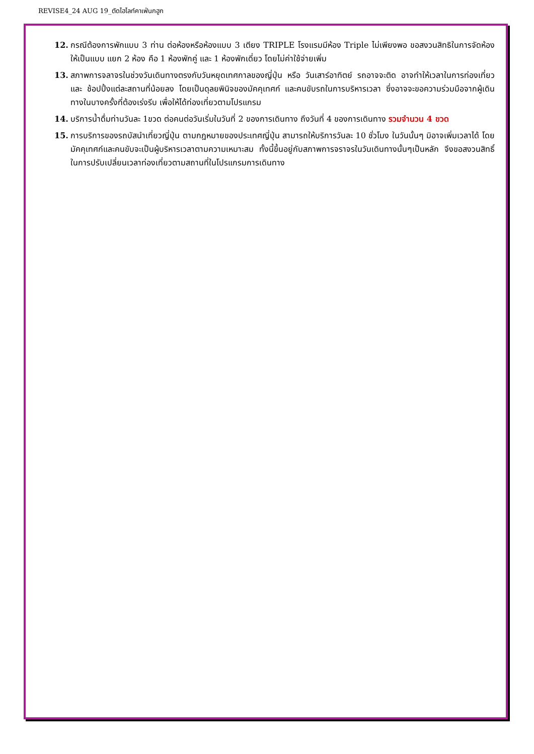REVISE4_24 AUG 19_ตัดไฮไลท์คาเฟ่นกฮูก
12. กรณีต้องการพักแบบ 3 ท่าน ต่อห้องหรือห้องแบบ 3 เตียง TRIPLE โรงแรมมีห้อง Triple ไม่เพียงพอ ขอสงวนสิทธิในการจัดห้องให้เป็นแบบ แยก 2 ห้อง คือ 1 ห้องพักคู่ และ 1 ห้องพักเดี่ยว โดยไม่ค่าใช้จ่ายเพิ่ม
13. สภาพการจลาจรในช่วงวันเดินทางตรงกับวันหยุดเทศกาลของญี่ปุ่น หรือ วันเสาร์อาทิตย์ รถอาจจะติด อาจทำให้เวลาในการท่องเที่ยวและ ช้อปปิ้งแต่ละสถานที่น้อยลง โดยเป็นดุลยพินิจของมัคคุเทศก์ และคนขับรถในการบริหารเวลา ซึ่งอาจจะขอความร่วมมือจากผู้เดินทางในบางครั้งที่ต้องเร่งรีบ เพื่อให้ได้ท่องเที่ยวตามโปรแกรม
14. บริการน้ำดื่มท่านวันละ 1ขวด ต่อคนต่อวันเริ่มในวันที่ 2 ของการเดินทาง ถึงวันที่ 4 ของการเดินทาง รวมจำนวน 4 ขวด
15. การบริการของรถบัสนำเที่ยวญี่ปุ่น ตามกฎหมายของประเทศญี่ปุ่น สามารถให้บริการวันละ 10 ชั่วโมง ในวันนั้นๆ มิอาจเพิ่มเวลาได้ โดยมัคคุเทศก์และคนขับจะเป็นผู้บริหารเวลาตามความเหมาะสม ทั้งนี้ขึ้นอยู่กับสภาพการจราจรในวันเดินทางนั้นๆเป็นหลัก จึงขอสงวนสิทธิ์ในการปรับเปลี่ยนเวลาท่องเที่ยวตามสถานที่ในโปรแกรมการเดินทาง